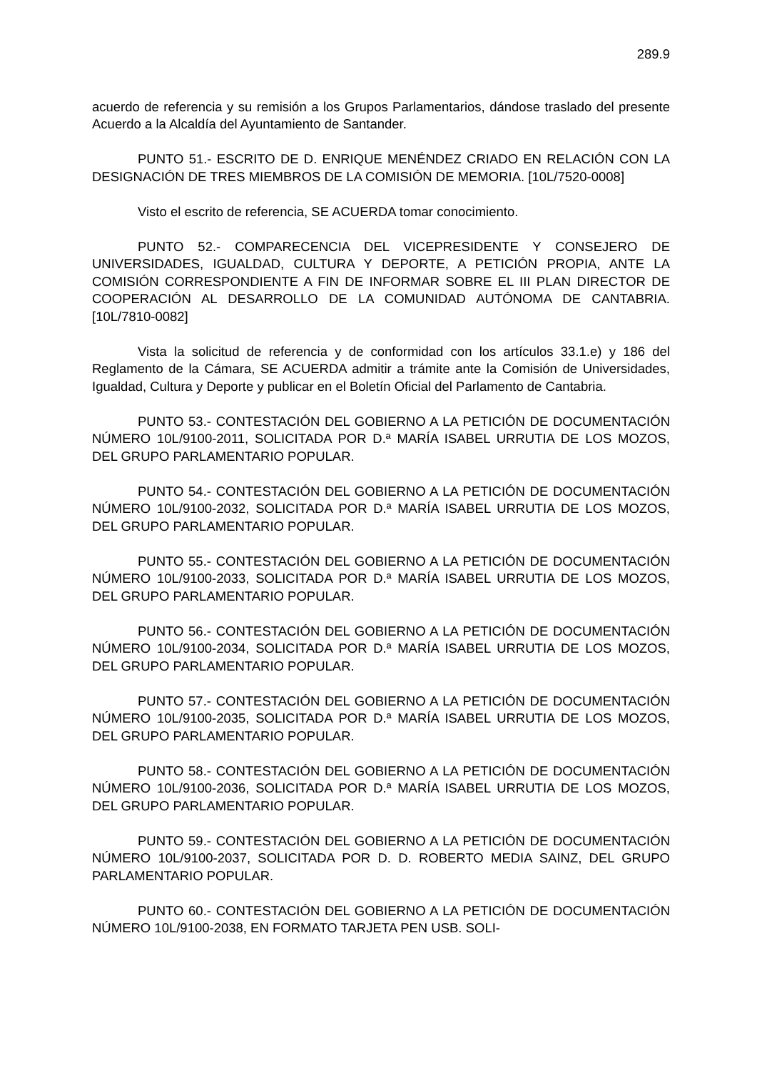289.9
acuerdo de referencia y su remisión a los Grupos Parlamentarios, dándose traslado del presente Acuerdo a la Alcaldía del Ayuntamiento de Santander.
PUNTO 51.- ESCRITO DE D. ENRIQUE MENÉNDEZ CRIADO EN RELACIÓN CON LA DESIGNACIÓN DE TRES MIEMBROS DE LA COMISIÓN DE MEMORIA. [10L/7520-0008]
Visto el escrito de referencia, SE ACUERDA tomar conocimiento.
PUNTO 52.- COMPARECENCIA DEL VICEPRESIDENTE Y CONSEJERO DE UNIVERSIDADES, IGUALDAD, CULTURA Y DEPORTE, A PETICIÓN PROPIA, ANTE LA COMISIÓN CORRESPONDIENTE A FIN DE INFORMAR SOBRE EL III PLAN DIRECTOR DE COOPERACIÓN AL DESARROLLO DE LA COMUNIDAD AUTÓNOMA DE CANTABRIA. [10L/7810-0082]
Vista la solicitud de referencia y de conformidad con los artículos 33.1.e) y 186 del Reglamento de la Cámara, SE ACUERDA admitir a trámite ante la Comisión de Universidades, Igualdad, Cultura y Deporte y publicar en el Boletín Oficial del Parlamento de Cantabria.
PUNTO 53.- CONTESTACIÓN DEL GOBIERNO A LA PETICIÓN DE DOCUMENTACIÓN NÚMERO 10L/9100-2011, SOLICITADA POR D.ª MARÍA ISABEL URRUTIA DE LOS MOZOS, DEL GRUPO PARLAMENTARIO POPULAR.
PUNTO 54.- CONTESTACIÓN DEL GOBIERNO A LA PETICIÓN DE DOCUMENTACIÓN NÚMERO 10L/9100-2032, SOLICITADA POR D.ª MARÍA ISABEL URRUTIA DE LOS MOZOS, DEL GRUPO PARLAMENTARIO POPULAR.
PUNTO 55.- CONTESTACIÓN DEL GOBIERNO A LA PETICIÓN DE DOCUMENTACIÓN NÚMERO 10L/9100-2033, SOLICITADA POR D.ª MARÍA ISABEL URRUTIA DE LOS MOZOS, DEL GRUPO PARLAMENTARIO POPULAR.
PUNTO 56.- CONTESTACIÓN DEL GOBIERNO A LA PETICIÓN DE DOCUMENTACIÓN NÚMERO 10L/9100-2034, SOLICITADA POR D.ª MARÍA ISABEL URRUTIA DE LOS MOZOS, DEL GRUPO PARLAMENTARIO POPULAR.
PUNTO 57.- CONTESTACIÓN DEL GOBIERNO A LA PETICIÓN DE DOCUMENTACIÓN NÚMERO 10L/9100-2035, SOLICITADA POR D.ª MARÍA ISABEL URRUTIA DE LOS MOZOS, DEL GRUPO PARLAMENTARIO POPULAR.
PUNTO 58.- CONTESTACIÓN DEL GOBIERNO A LA PETICIÓN DE DOCUMENTACIÓN NÚMERO 10L/9100-2036, SOLICITADA POR D.ª MARÍA ISABEL URRUTIA DE LOS MOZOS, DEL GRUPO PARLAMENTARIO POPULAR.
PUNTO 59.- CONTESTACIÓN DEL GOBIERNO A LA PETICIÓN DE DOCUMENTACIÓN NÚMERO 10L/9100-2037, SOLICITADA POR D. D. ROBERTO MEDIA SAINZ, DEL GRUPO PARLAMENTARIO POPULAR.
PUNTO 60.- CONTESTACIÓN DEL GOBIERNO A LA PETICIÓN DE DOCUMENTACIÓN NÚMERO 10L/9100-2038, EN FORMATO TARJETA PEN USB. SOLI-